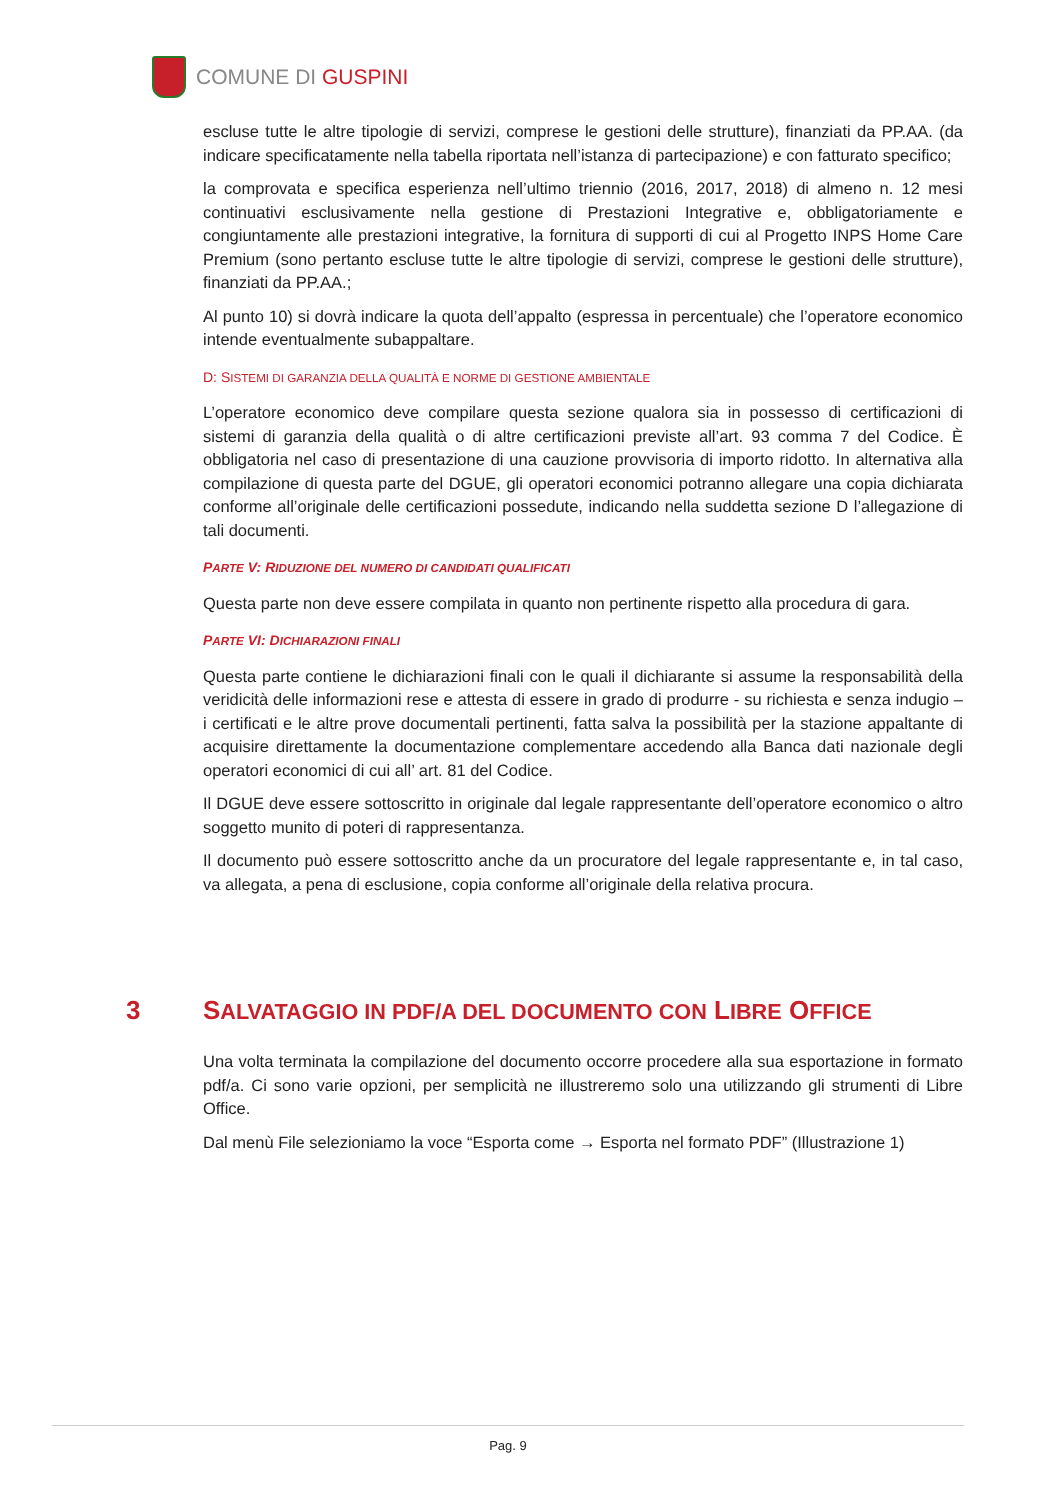COMUNE DI GUSPINI
escluse tutte le altre tipologie di servizi, comprese le gestioni delle strutture), finanziati da PP.AA. (da indicare specificatamente nella tabella riportata nell’istanza di partecipazione) e con fatturato specifico;
la comprovata e specifica esperienza nell’ultimo triennio (2016, 2017, 2018) di almeno n. 12 mesi continuativi esclusivamente nella gestione di Prestazioni Integrative e, obbligatoriamente e congiuntamente alle prestazioni integrative, la fornitura di supporti di cui al Progetto INPS Home Care Premium (sono pertanto escluse tutte le altre tipologie di servizi, comprese le gestioni delle strutture), finanziati da PP.AA.;
Al punto 10) si dovrà indicare la quota dell’appalto (espressa in percentuale) che l’operatore economico intende eventualmente subappaltare.
D: SISTEMI DI GARANZIA DELLA QUALITÀ E NORME DI GESTIONE AMBIENTALE
L’operatore economico deve compilare questa sezione qualora sia in possesso di certificazioni di sistemi di garanzia della qualità o di altre certificazioni previste all’art. 93 comma 7 del Codice. È obbligatoria nel caso di presentazione di una cauzione provvisoria di importo ridotto. In alternativa alla compilazione di questa parte del DGUE, gli operatori economici potranno allegare una copia dichiarata conforme all’originale delle certificazioni possedute, indicando nella suddetta sezione D l’allegazione di tali documenti.
PARTE V: RIDUZIONE DEL NUMERO DI CANDIDATI QUALIFICATI
Questa parte non deve essere compilata in quanto non pertinente rispetto alla procedura di gara.
PARTE VI: DICHIARAZIONI FINALI
Questa parte contiene le dichiarazioni finali con le quali il dichiarante si assume la responsabilità della veridicità delle informazioni rese e attesta di essere in grado di produrre - su richiesta e senza indugio – i certificati e le altre prove documentali pertinenti, fatta salva la possibilità per la stazione appaltante di acquisire direttamente la documentazione complementare accedendo alla Banca dati nazionale degli operatori economici di cui all’ art. 81 del Codice.
Il DGUE deve essere sottoscritto in originale dal legale rappresentante dell’operatore economico o altro soggetto munito di poteri di rappresentanza.
Il documento può essere sottoscritto anche da un procuratore del legale rappresentante e, in tal caso, va allegata, a pena di esclusione, copia conforme all’originale della relativa procura.
3 SALVATAGGIO IN PDF/A DEL DOCUMENTO CON LIBRE OFFICE
Una volta terminata la compilazione del documento occorre procedere alla sua esportazione in formato pdf/a. Ci sono varie opzioni, per semplicità ne illustreremo solo una utilizzando gli strumenti di Libre Office.
Dal menù File selezioniamo la voce “Esporta come → Esporta nel formato PDF” (Illustrazione 1)
Pag. 9